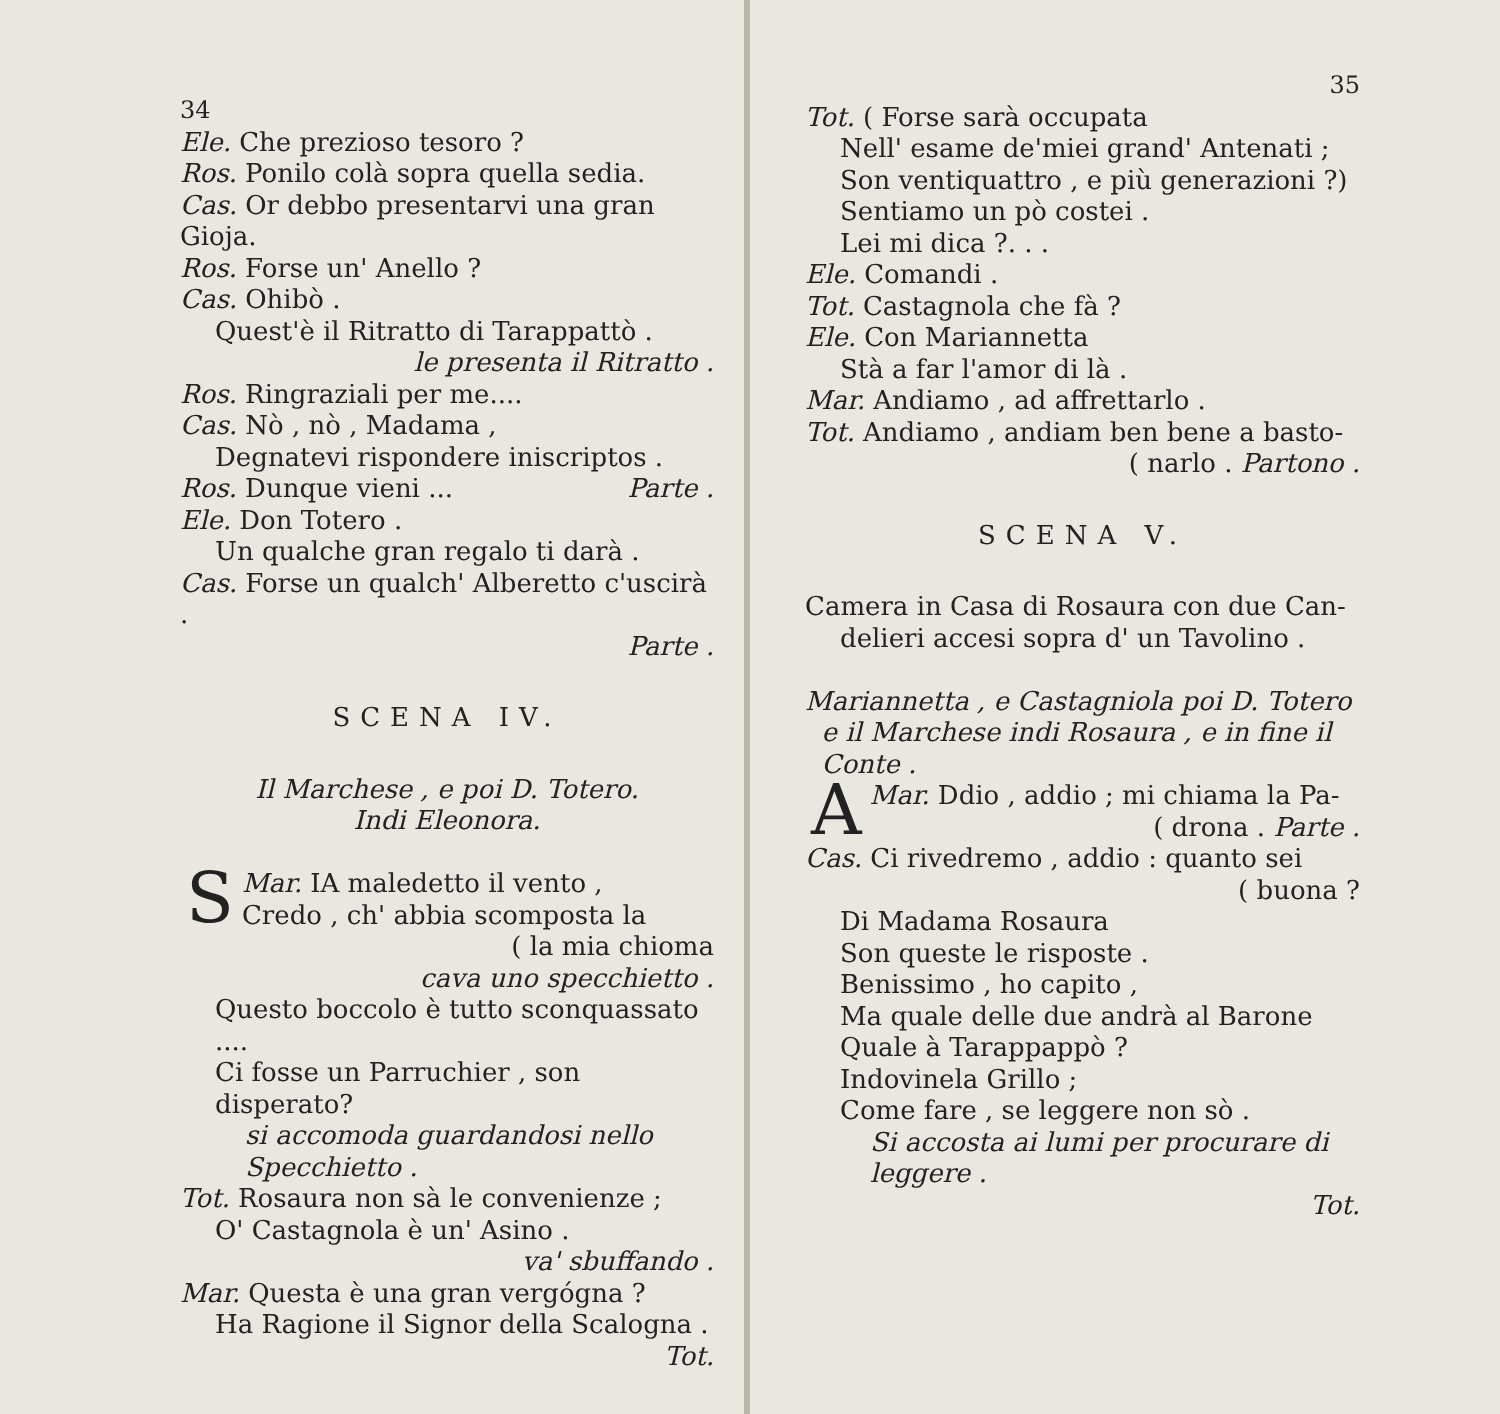34
Ele. Che prezioso tesoro ?
Ros. Ponilo colà sopra quella sedia.
Cas. Or debbo presentarvi una gran Gioja.
Ros. Forse un' Anello ?
Cas. Ohibò .
Quest'è il Ritratto di Tarappattò .
le presenta il Ritratto .
Ros. Ringraziali per me....
Cas. Nò , nò , Madama ,
Degnatevi rispondere iniscriptos .
Ros. Dunque vieni ... Parte .
Ele. Don Totero .
Un qualche gran regalo ti darà .
Cas. Forse un qualch' Alberetto c'uscirà .
Parte .
SCENA IV.
Il Marchese , e poi D. Totero.
Indi Eleonora.
Mar. SIA maledetto il vento ,
Credo , ch' abbia scomposta la
( la mia chioma
cava uno specchietto .
Questo boccolo è tutto sconquassato ....
Ci fosse un Parruchier , son disperato?
si accomoda guardandosi nello Specchietto .
Tot. Rosaura non sà le convenienze ;
O' Castagnola è un' Asino .
va' sbuffando .
Mar. Questa è una gran vergógna ?
Ha Ragione il Signor della Scalogna .
Tot.
35
Tot. ( Forse sarà occupata
Nell' esame de'miei grand' Antenati ;
Son ventiquattro , e più generazioni ?)
Sentiamo un pò costei .
Lei mi dica ?. . .
Ele. Comandi .
Tot. Castagnola che fà ?
Ele. Con Mariannetta
Stà a far l'amor di là .
Mar. Andiamo , ad affrettarlo .
Tot. Andiamo , andiam ben bene a basto-
( narlo . Partono .
SCENA V.
Camera in Casa di Rosaura con due Can-
delieri accesi sopra d' un Tavolino .
Mariannetta , e Castagniola poi D. Totero
e il Marchese indi Rosaura , e in fine il
Conte .
Mar. ADdio , addio ; mi chiama la Pa-
( drona . Parte .
Cas. Ci rivedremo , addio : quanto sei
( buona ?
Di Madama Rosaura
Son queste le risposte .
Benissimo , ho capito ,
Ma quale delle due andrà al Barone
Quale à Tarappappò ?
Indovinela Grillo ;
Come fare , se leggere non sò .
Si accosta ai lumi per procurare di leggere .
Tot.